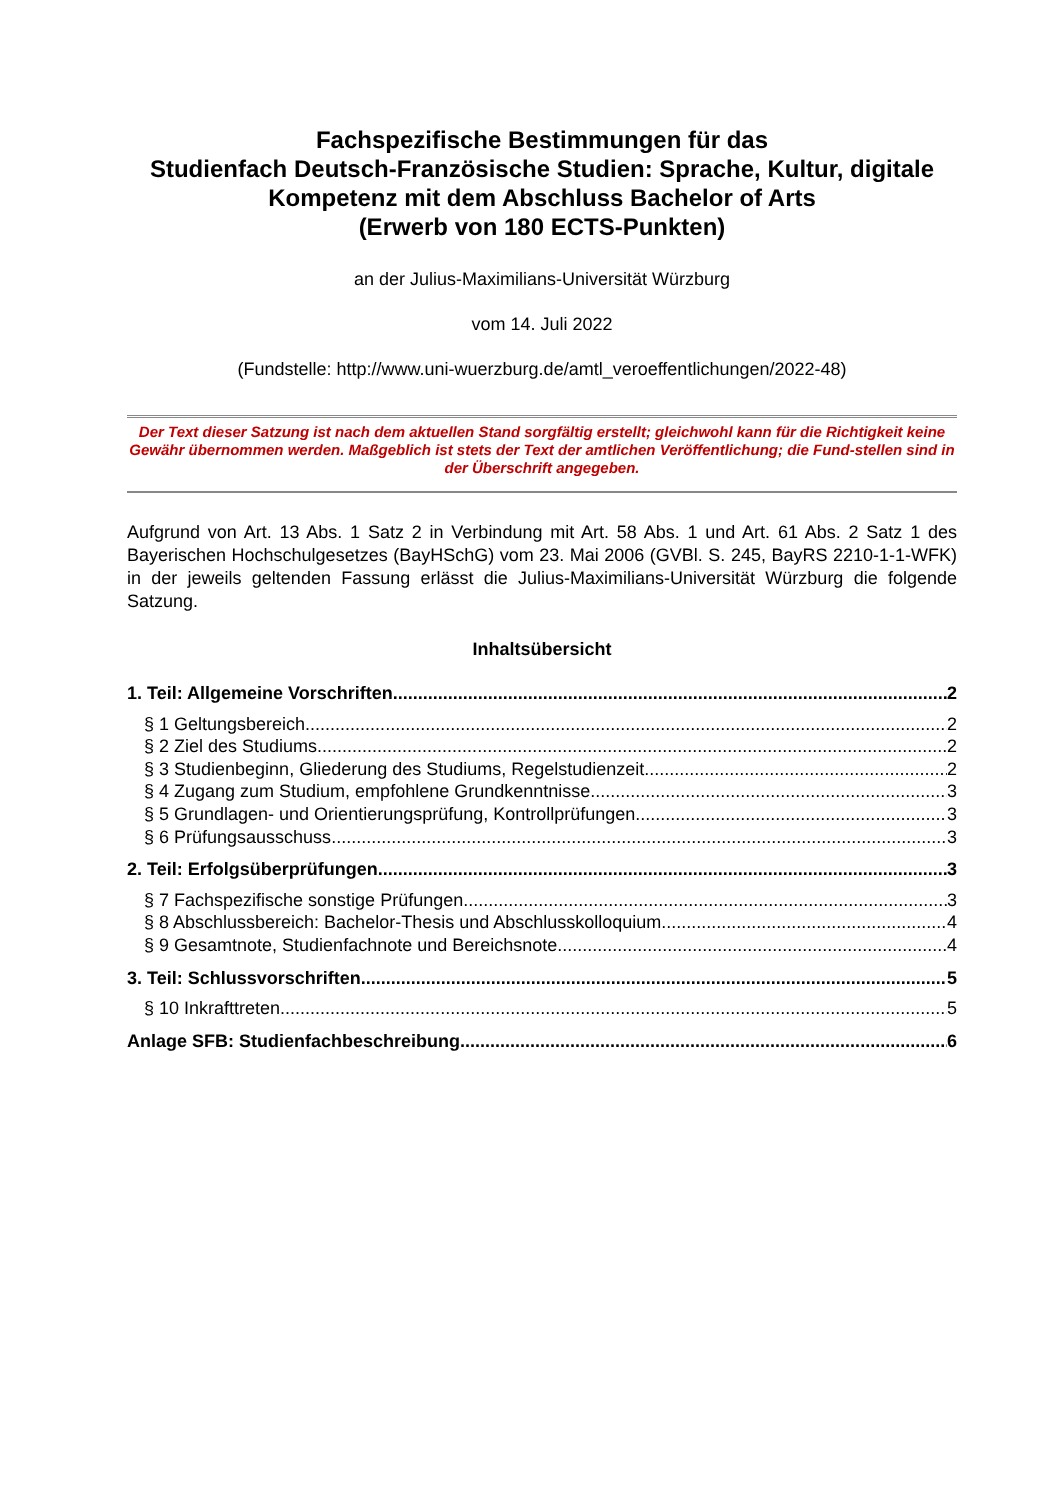Fachspezifische Bestimmungen für das
Studienfach Deutsch-Französische Studien: Sprache, Kultur, digitale Kompetenz mit dem Abschluss Bachelor of Arts
(Erwerb von 180 ECTS-Punkten)
an der Julius-Maximilians-Universität Würzburg
vom 14. Juli 2022
(Fundstelle: http://www.uni-wuerzburg.de/amtl_veroeffentlichungen/2022-48)
Der Text dieser Satzung ist nach dem aktuellen Stand sorgfältig erstellt; gleichwohl kann für die Richtigkeit keine Gewähr übernommen werden. Maßgeblich ist stets der Text der amtlichen Veröffentlichung; die Fund-stellen sind in der Überschrift angegeben.
Aufgrund von Art. 13 Abs. 1 Satz 2 in Verbindung mit Art. 58 Abs. 1 und Art. 61 Abs. 2 Satz 1 des Bayerischen Hochschulgesetzes (BayHSchG) vom 23. Mai 2006 (GVBl. S. 245, BayRS 2210-1-1-WFK) in der jeweils geltenden Fassung erlässt die Julius-Maximilians-Universität Würzburg die folgende Satzung.
Inhaltsübersicht
1. Teil: Allgemeine Vorschriften 2
§ 1 Geltungsbereich 2
§ 2 Ziel des Studiums 2
§ 3 Studienbeginn, Gliederung des Studiums, Regelstudienzeit 2
§ 4 Zugang zum Studium, empfohlene Grundkenntnisse 3
§ 5 Grundlagen- und Orientierungsprüfung, Kontrollprüfungen 3
§ 6 Prüfungsausschuss 3
2. Teil: Erfolgsüberprüfungen 3
§ 7 Fachspezifische sonstige Prüfungen 3
§ 8 Abschlussbereich: Bachelor-Thesis und Abschlusskolloquium 4
§ 9 Gesamtnote, Studienfachnote und Bereichsnote 4
3. Teil: Schlussvorschriften 5
§ 10 Inkrafttreten 5
Anlage SFB: Studienfachbeschreibung 6